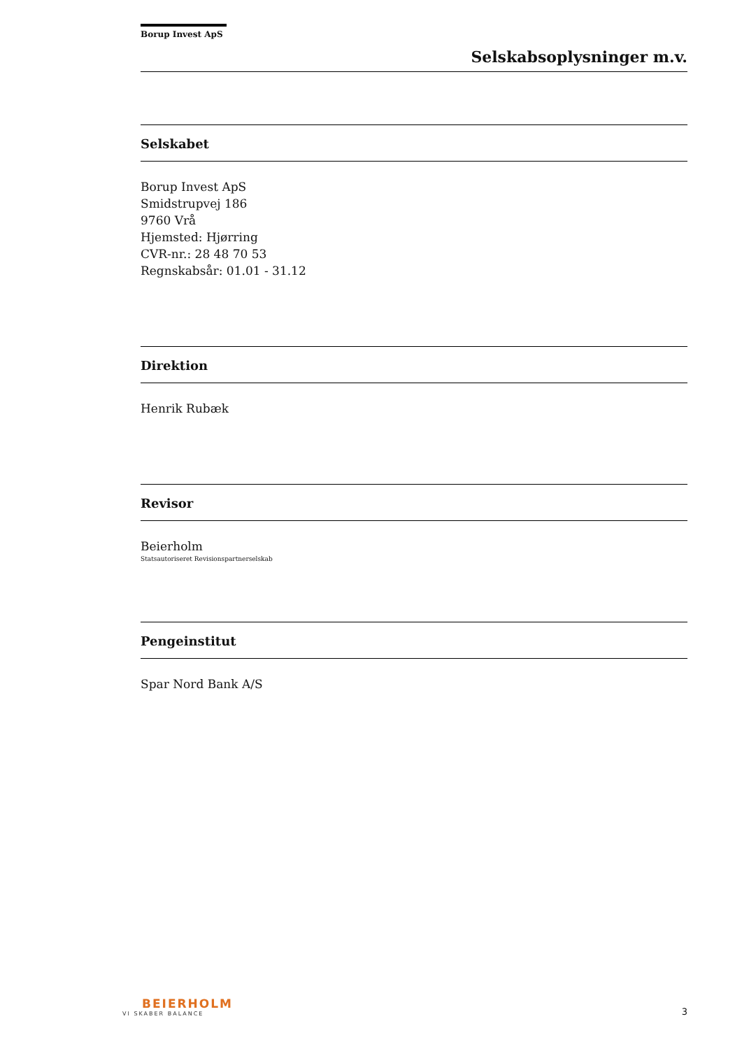Borup Invest ApS
Selskabsoplysninger m.v.
Selskabet
Borup Invest ApS
Smidstrupvej 186
9760 Vrå
Hjemsted: Hjørring
CVR-nr.: 28 48 70 53
Regnskabsår: 01.01 - 31.12
Direktion
Henrik Rubæk
Revisor
Beierholm
Statsautoriseret Revisionspartnerselskab
Pengeinstitut
Spar Nord Bank A/S
BEIERHOLM
VI SKABER BALANCE
3